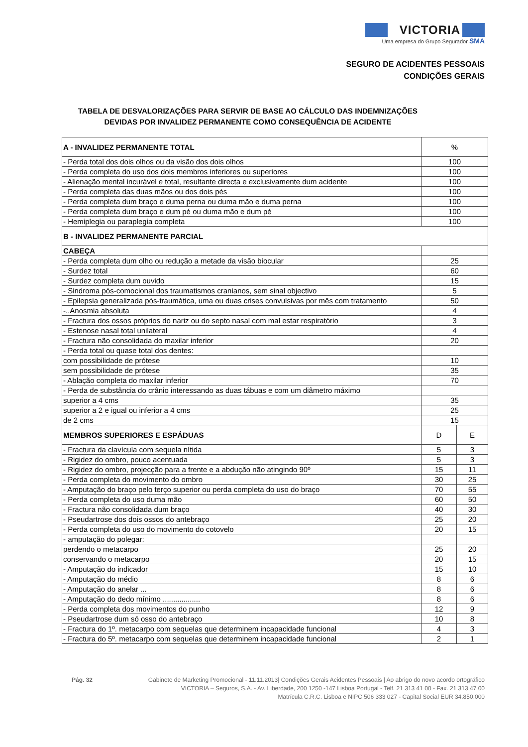VICTORIA
Uma empresa do Grupo Segurador SMA
SEGURO DE ACIDENTES PESSOAIS
CONDIÇÕES GERAIS
TABELA DE DESVALORIZAÇÕES PARA SERVIR DE BASE AO CÁLCULO DAS INDEMNIZAÇÕES DEVIDAS POR INVALIDEZ PERMANENTE COMO CONSEQUÊNCIA DE ACIDENTE
| A - INVALIDEZ PERMANENTE TOTAL | % | |
| --- | --- | --- |
| - Perda total dos dois olhos ou da visão dos dois olhos | 100 | |
| - Perda completa do uso dos dois membros inferiores ou superiores | 100 | |
| - Alienação mental incurável e total, resultante directa e exclusivamente dum acidente | 100 | |
| - Perda completa das duas mãos ou dos dois pés | 100 | |
| - Perda completa dum braço e duma perna ou duma mão e duma perna | 100 | |
| - Perda completa dum braço e dum pé ou duma mão e dum pé | 100 | |
| - Hemiplegia ou paraplegia completa | 100 | |
| B - INVALIDEZ PERMANENTE PARCIAL | | |
| CABEÇA | | |
| - Perda completa dum olho ou redução a metade da visão biocular | 25 | |
| - Surdez total | 60 | |
| - Surdez completa dum ouvido | 15 | |
| - Sindroma pós-comocional dos traumatismos cranianos, sem sinal objectivo | 5 | |
| - Epilepsia generalizada pós-traumática, uma ou duas crises convulsivas por mês com tratamento | 50 | |
| -..Anosmia absoluta | 4 | |
| - Fractura dos ossos próprios do nariz ou do septo nasal com mal estar respiratório | 3 | |
| - Estenose nasal total unilateral | 4 | |
| - Fractura não consolidada do maxilar inferior | 20 | |
| - Perda total ou quase total dos dentes: | | |
| com possibilidade de prótese | 10 | |
| sem possibilidade de prótese | 35 | |
| - Ablação completa do maxilar inferior | 70 | |
| - Perda de substância do crânio interessando as duas tábuas e com um diâmetro máximo | | |
| superior a 4 cms | 35 | |
| superior a 2 e igual ou inferior a 4 cms | 25 | |
| de 2 cms | 15 | |
| MEMBROS SUPERIORES E ESPÁDUAS | D | E |
| - Fractura da clavícula com sequela nítida | 5 | 3 |
| - Rigidez do ombro, pouco acentuada | 5 | 3 |
| - Rigidez do ombro, projecção para a frente e a abdução não atingindo 90º | 15 | 11 |
| - Perda completa do movimento do ombro | 30 | 25 |
| - Amputação do braço pelo terço superior ou perda completa do uso do braço | 70 | 55 |
| - Perda completa do uso duma mão | 60 | 50 |
| - Fractura não consolidada dum braço | 40 | 30 |
| - Pseudartrose dos dois ossos do antebraço | 25 | 20 |
| - Perda completa do uso do movimento do cotovelo | 20 | 15 |
| - amputação do polegar: | | |
| perdendo o metacarpo | 25 | 20 |
| conservando o metacarpo | 20 | 15 |
| - Amputação do indicador | 15 | 10 |
| - Amputação do médio | 8 | 6 |
| - Amputação do anelar ... | 8 | 6 |
| - Amputação do dedo mínimo .................. | 8 | 6 |
| - Perda completa dos movimentos do punho | 12 | 9 |
| - Pseudartrose dum só osso do antebraço | 10 | 8 |
| - Fractura do 1º. metacarpo com sequelas que determinem incapacidade funcional | 4 | 3 |
| - Fractura do 5º. metacarpo com sequelas que determinem incapacidade funcional | 2 | 1 |
Pág. 32 Gabinete de Marketing Promocional - 11.11.2013| Condições Gerais Acidentes Pessoais | Ao abrigo do novo acordo ortográfico
VICTORIA – Seguros, S.A. - Av. Liberdade, 200 1250 -147 Lisboa Portugal - Telf. 21 313 41 00 - Fax. 21 313 47 00
Matrícula C.R.C. Lisboa e NIPC 506 333 027 - Capital Social EUR 34.850.000